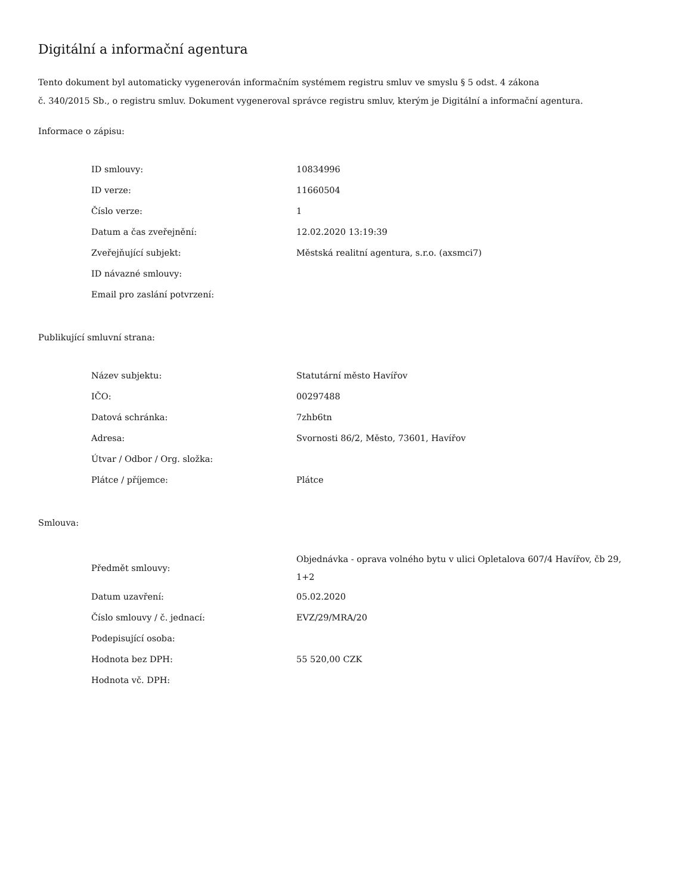Digitální a informační agentura
Tento dokument byl automaticky vygenerován informačním systémem registru smluv ve smyslu § 5 odst. 4 zákona
č. 340/2015 Sb., o registru smluv. Dokument vygeneroval správce registru smluv, kterým je Digitální a informační agentura.
Informace o zápisu:
| ID smlouvy: | 10834996 |
| ID verze: | 11660504 |
| Číslo verze: | 1 |
| Datum a čas zveřejnění: | 12.02.2020 13:19:39 |
| Zveřejňující subjekt: | Městská realitní agentura, s.r.o. (axsmci7) |
| ID návazné smlouvy: | |
| Email pro zaslání potvrzení: | |
Publikující smluvní strana:
| Název subjektu: | Statutární město Havířov |
| IČO: | 00297488 |
| Datová schránka: | 7zhb6tn |
| Adresa: | Svornosti 86/2, Město, 73601, Havířov |
| Útvar / Odbor / Org. složka: | |
| Plátce / příjemce: | Plátce |
Smlouva:
| Předmět smlouvy: | Objednávka - oprava volného bytu v ulici Opletalova 607/4 Havířov, čb 29, 1+2 |
| Datum uzavření: | 05.02.2020 |
| Číslo smlouvy / č. jednací: | EVZ/29/MRA/20 |
| Podepisující osoba: | |
| Hodnota bez DPH: | 55 520,00 CZK |
| Hodnota vč. DPH: | |